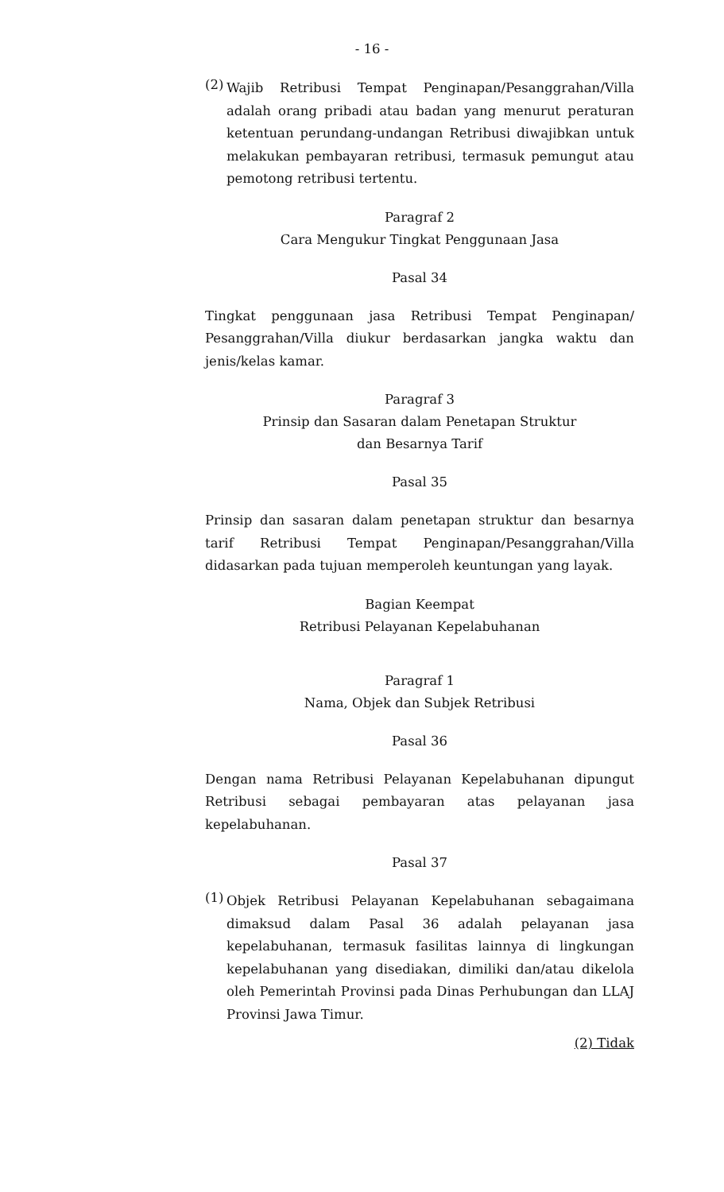- 16 -
(2)
Wajib Retribusi Tempat Penginapan/Pesanggrahan/Villa adalah orang pribadi atau badan yang menurut peraturan ketentuan perundang-undangan Retribusi diwajibkan untuk melakukan pembayaran retribusi, termasuk pemungut atau pemotong retribusi tertentu.
Paragraf 2
Cara Mengukur Tingkat Penggunaan Jasa
Pasal 34
Tingkat penggunaan jasa Retribusi Tempat Penginapan/ Pesanggrahan/Villa diukur berdasarkan jangka waktu dan jenis/kelas kamar.
Paragraf 3
Prinsip dan Sasaran dalam Penetapan Struktur
dan Besarnya Tarif
Pasal 35
Prinsip dan sasaran dalam penetapan struktur dan besarnya tarif Retribusi Tempat Penginapan/Pesanggrahan/Villa didasarkan pada tujuan memperoleh keuntungan yang layak.
Bagian Keempat
Retribusi Pelayanan Kepelabuhanan
Paragraf 1
Nama, Objek dan Subjek Retribusi
Pasal 36
Dengan nama Retribusi Pelayanan Kepelabuhanan dipungut Retribusi sebagai pembayaran atas pelayanan jasa kepelabuhanan.
Pasal 37
(1)
Objek Retribusi Pelayanan Kepelabuhanan sebagaimana dimaksud dalam Pasal 36 adalah pelayanan jasa kepelabuhanan, termasuk fasilitas lainnya di lingkungan kepelabuhanan yang disediakan, dimiliki dan/atau dikelola oleh Pemerintah Provinsi pada Dinas Perhubungan dan LLAJ Provinsi Jawa Timur.
(2) Tidak